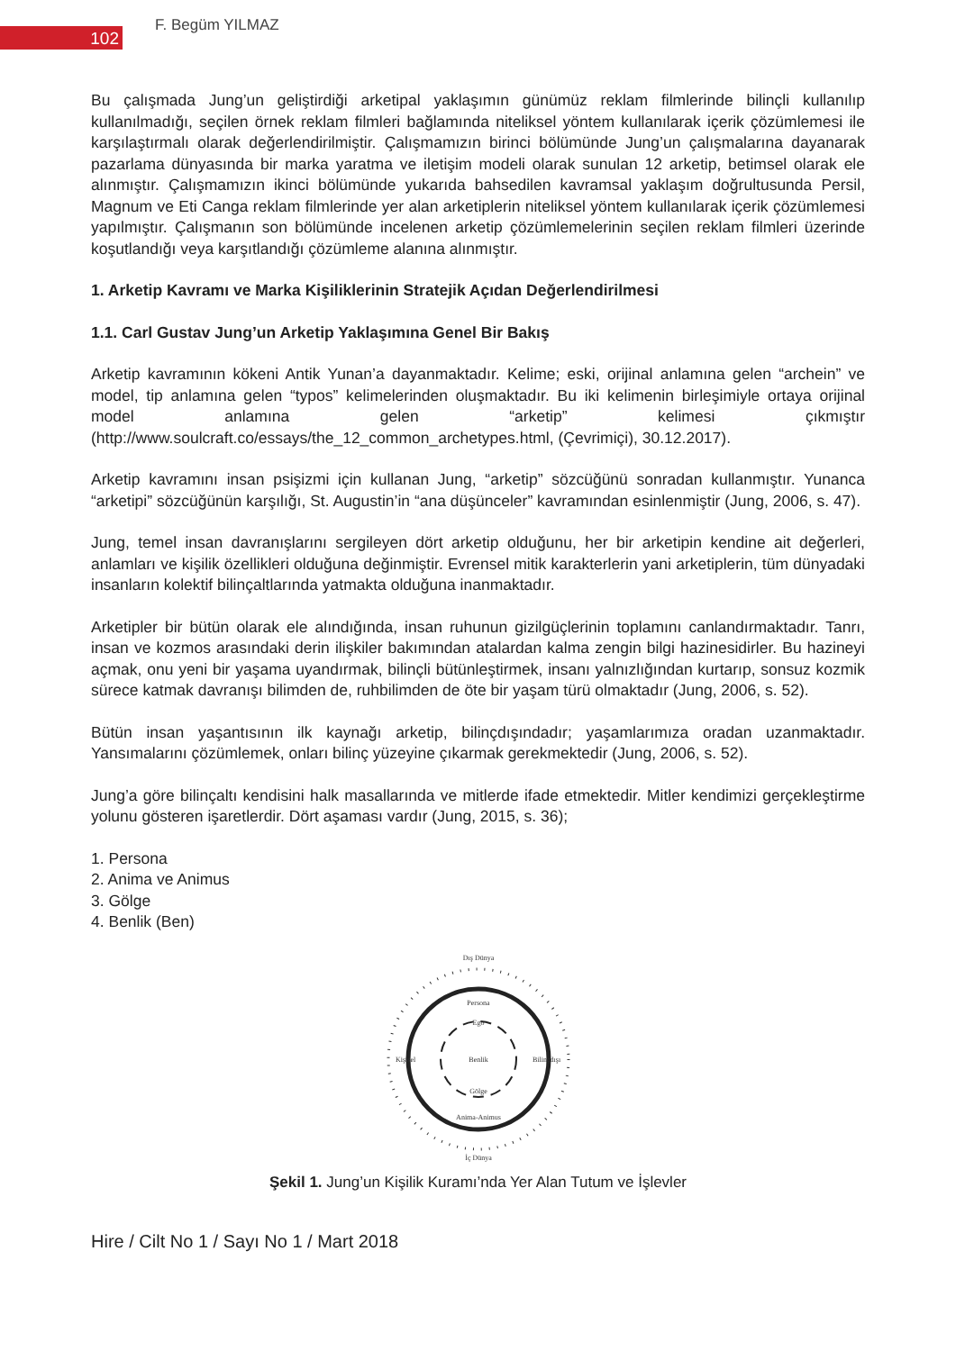102
F. Begüm YILMAZ
Bu çalışmada Jung’un geliştirdiği arketipal yaklaşımın günümüz reklam filmlerinde bilinçli kullanılıp kullanılmadığı, seçilen örnek reklam filmleri bağlamında niteliksel yöntem kullanılarak içerik çözümlemesi ile karşılaştırmalı olarak değerlendirilmiştir. Çalışmamızın birinci bölümünde Jung’un çalışmalarına dayanarak pazarlama dünyasında bir marka yaratma ve iletişim modeli olarak sunulan 12 arketip, betimsel olarak ele alınmıştır. Çalışmamızın ikinci bölümünde yukarıda bahsedilen kavramsal yaklaşım doğrultusunda Persil, Magnum ve Eti Canga reklam filmlerinde yer alan arketiplerin niteliksel yöntem kullanılarak içerik çözümlemesi yapılmıştır. Çalışmanın son bölümünde incelenen arketip çözümlemelerinin seçilen reklam filmleri üzerinde koşutlandığı veya karşıtlandığı çözümleme alanına alınmıştır.
1. Arketip Kavramı ve Marka Kişiliklerinin Stratejik Açıdan Değerlendirilmesi
1.1. Carl Gustav Jung’un Arketip Yaklaşımına Genel Bir Bakış
Arketip kavramının kökeni Antik Yunan’a dayanmaktadır. Kelime; eski, orijinal anlamına gelen “archein” ve model, tip anlamına gelen “typos” kelimelerinden oluşmaktadır. Bu iki kelimenin birleşimiyle ortaya orijinal model anlamına gelen “arketip” kelimesi çıkmıştır (http://www.soulcraft.co/essays/the_12_common_archetypes.html, (Çevrimiçi), 30.12.2017).
Arketip kavramını insan psişizmi için kullanan Jung, “arketip” sözcüğünü sonradan kullanmıştır. Yunanca “arketipi” sözcüğünün karşılığı, St. Augustin’in “ana düşünceler” kavramından esinlenmiştir (Jung, 2006, s. 47).
Jung, temel insan davranışlarını sergileyen dört arketip olduğunu, her bir arketipin kendine ait değerleri, anlamları ve kişilik özellikleri olduğuna değinmiştir. Evrensel mitik karakterlerin yani arketiplerin, tüm dünyadaki insanların kolektif bilinçaltlarında yatmakta olduğuna inanmaktadır.
Arketipler bir bütün olarak ele alındığında, insan ruhunun gizilgüçlerinin toplamını canlandırmaktadır. Tanrı, insan ve kozmos arasındaki derin ilişkiler bakımından atalardan kalma zengin bilgi hazinesidirler. Bu hazineyi açmak, onu yeni bir yaşama uyandırmak, bilinçli bütünleştirmek, insanı yalnızlığından kurtarıp, sonsuz kozmik sürece katmak davranışı bilimden de, ruhbilimden de öte bir yaşam türü olmaktadır (Jung, 2006, s. 52).
Bütün insan yaşantısının ilk kaynağı arketip, bilinçdışındadır; yaşamlarımıza oradan uzanmaktadır. Yansımalarını çözümlemek, onları bilinç yüzeyine çıkarmak gerekmektedir (Jung, 2006, s. 52).
Jung’a göre bilinçaltı kendisini halk masallarında ve mitlerde ifade etmektedir. Mitler kendimizi gerçekleştirme yolunu gösteren işaretlerdir. Dört aşaması vardır (Jung, 2015, s. 36);
1. Persona
2. Anima ve Animus
3. Gölge
4. Benlik (Ben)
Dış Dünya
Persona
Ego
Benlik
Gölge
Anima-Animus
Kişisel
Bilinçdışı
İç Dünya
Şekil 1. Jung’un Kişilik Kuramı’nda Yer Alan Tutum ve İşlevler
Hire / Cilt No 1 / Sayı No 1 / Mart 2018